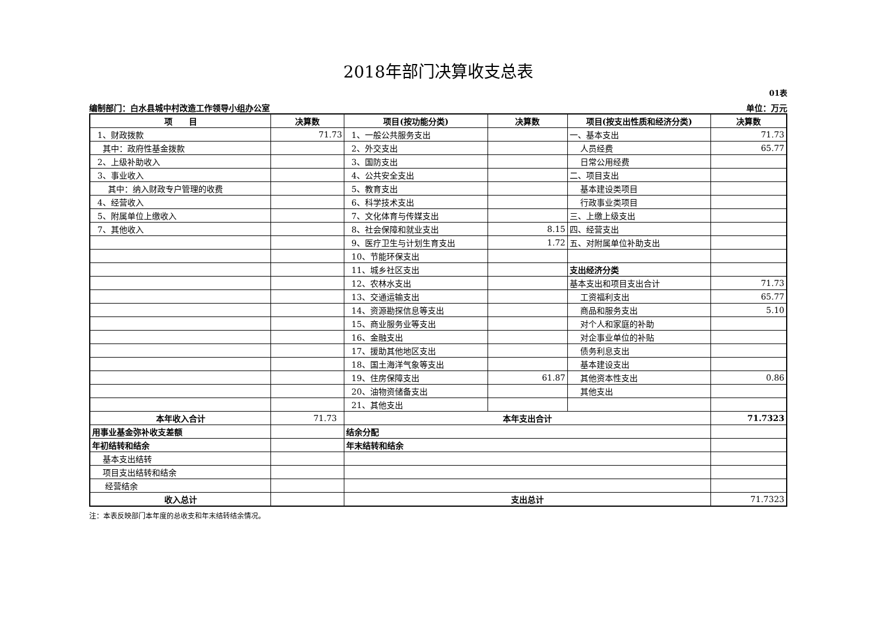2018年部门决算收支总表
01表
编制部门：白水县城中村改造工作领导小组办公室 单位：万元
| 项 目 | 决算数 | 项目(按功能分类) | 决算数 | 项目(按支出性质和经济分类) | 决算数 |
| --- | --- | --- | --- | --- | --- |
| 1、财政拨款 | 71.73 | 1、一般公共服务支出 | | 一、基本支出 | 71.73 |
| 其中：政府性基金拨款 | | 2、外交支出 | | 人员经费 | 65.77 |
| 2、上级补助收入 | | 3、国防支出 | | 日常公用经费 | |
| 3、事业收入 | | 4、公共安全支出 | | 二、项目支出 | |
| 其中：纳入财政专户管理的收费 | | 5、教育支出 | | 基本建设类项目 | |
| 4、经营收入 | | 6、科学技术支出 | | 行政事业类项目 | |
| 5、附属单位上缴收入 | | 7、文化体育与传媒支出 | | 三、上缴上级支出 | |
| 7、其他收入 | | 8、社会保障和就业支出 | 8.15 | 四、经营支出 | |
| | | 9、医疗卫生与计划生育支出 | 1.72 | 五、对附属单位补助支出 | |
| | | 10、节能环保支出 | | | |
| | | 11、城乡社区支出 | | 支出经济分类 | |
| | | 12、农林水支出 | | 基本支出和项目支出合计 | 71.73 |
| | | 13、交通运输支出 | | 工资福利支出 | 65.77 |
| | | 14、资源勘探信息等支出 | | 商品和服务支出 | 5.10 |
| | | 15、商业服务业等支出 | | 对个人和家庭的补助 | |
| | | 16、金融支出 | | 对企事业单位的补贴 | |
| | | 17、援助其他地区支出 | | 债务利息支出 | |
| | | 18、国土海洋气象等支出 | | 基本建设支出 | |
| | | 19、住房保障支出 | 61.87 | 其他资本性支出 | 0.86 |
| | | 20、油物资储备支出 | | 其他支出 | |
| | | 21、其他支出 | | | |
| 本年收入合计 | 71.73 | 本年支出合计 | | | 71.7323 |
| 用事业基金弥补收支差额 | | 结余分配 | | | |
| 年初结转和结余 | | 年末结转和结余 | | | |
| 基本支出结转 | | | | | |
| 项目支出结转和结余 | | | | | |
| 经营结余 | | | | | |
| 收入总计 | | 支出总计 | | | 71.7323 |
注：本表反映部门本年度的总收支和年末结转结余情况。